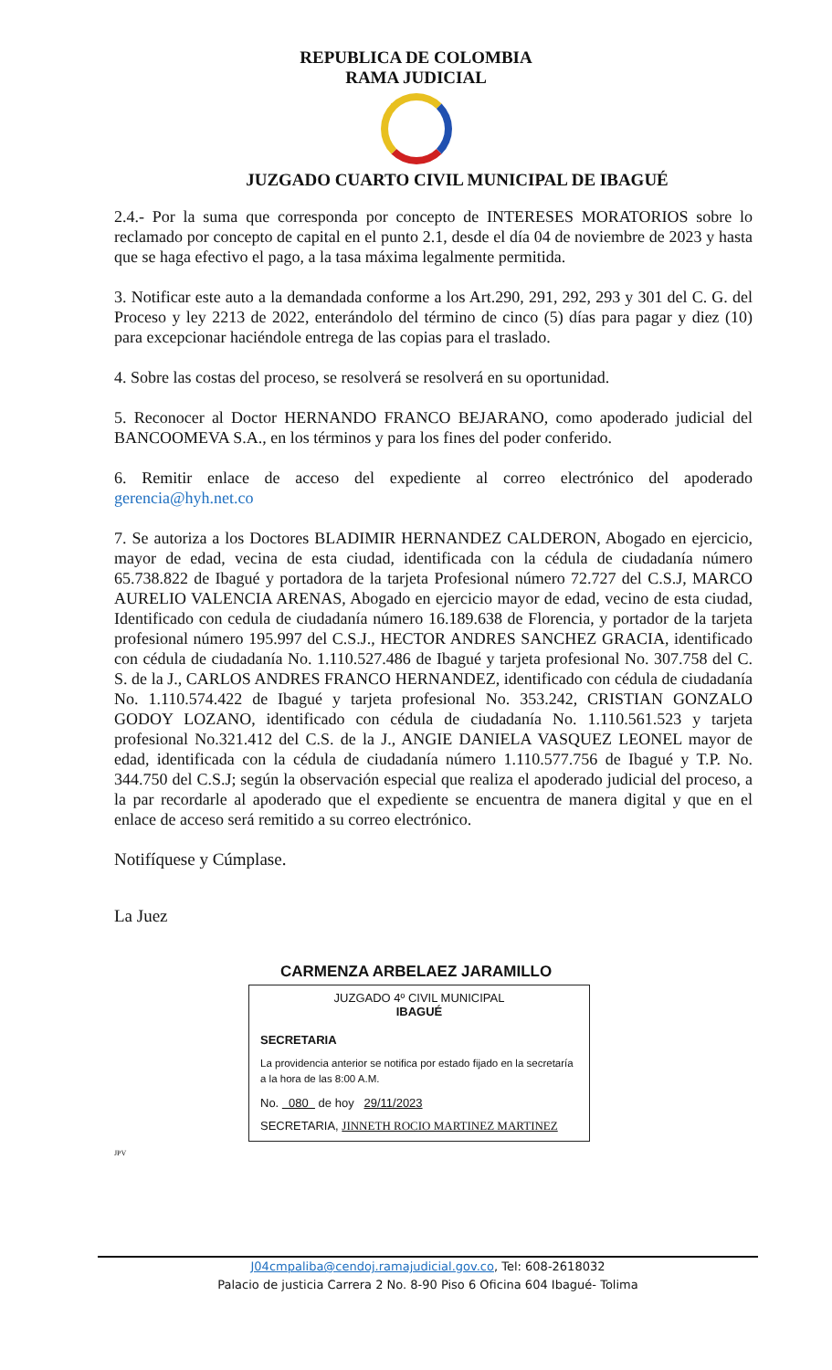REPUBLICA DE COLOMBIA
RAMA JUDICIAL
JUZGADO CUARTO CIVIL MUNICIPAL DE IBAGUÉ
2.4.- Por la suma que corresponda por concepto de INTERESES MORATORIOS sobre lo reclamado por concepto de capital en el punto 2.1, desde el día 04 de noviembre de 2023 y hasta que se haga efectivo el pago, a la tasa máxima legalmente permitida.
3. Notificar este auto a la demandada conforme a los Art.290, 291, 292, 293 y 301 del C. G. del Proceso y ley 2213 de 2022, enterándolo del término de cinco (5) días para pagar y diez (10) para excepcionar haciéndole entrega de las copias para el traslado.
4. Sobre las costas del proceso, se resolverá se resolverá en su oportunidad.
5. Reconocer al Doctor HERNANDO FRANCO BEJARANO, como apoderado judicial del BANCOOMEVA S.A., en los términos y para los fines del poder conferido.
6. Remitir enlace de acceso del expediente al correo electrónico del apoderado gerencia@hyh.net.co
7. Se autoriza a los Doctores BLADIMIR HERNANDEZ CALDERON, Abogado en ejercicio, mayor de edad, vecina de esta ciudad, identificada con la cédula de ciudadanía número 65.738.822 de Ibagué y portadora de la tarjeta Profesional número 72.727 del C.S.J, MARCO AURELIO VALENCIA ARENAS, Abogado en ejercicio mayor de edad, vecino de esta ciudad, Identificado con cedula de ciudadanía número 16.189.638 de Florencia, y portador de la tarjeta profesional número 195.997 del C.S.J., HECTOR ANDRES SANCHEZ GRACIA, identificado con cédula de ciudadanía No. 1.110.527.486 de Ibagué y tarjeta profesional No. 307.758 del C. S. de la J., CARLOS ANDRES FRANCO HERNANDEZ, identificado con cédula de ciudadanía No. 1.110.574.422 de Ibagué y tarjeta profesional No. 353.242, CRISTIAN GONZALO GODOY LOZANO, identificado con cédula de ciudadanía No. 1.110.561.523 y tarjeta profesional No.321.412 del C.S. de la J., ANGIE DANIELA VASQUEZ LEONEL mayor de edad, identificada con la cédula de ciudadanía número 1.110.577.756 de Ibagué y T.P. No. 344.750 del C.S.J; según la observación especial que realiza el apoderado judicial del proceso, a la par recordarle al apoderado que el expediente se encuentra de manera digital y que en el enlace de acceso será remitido a su correo electrónico.
Notifíquese y Cúmplase.
La Juez
CARMENZA ARBELAEZ JARAMILLO
JUZGADO 4º CIVIL MUNICIPAL
IBAGUÉ
SECRETARIA
La providencia anterior se notifica por estado fijado en la secretaría a la hora de las 8:00 A.M.
No. 080 de hoy 29/11/2023
SECRETARIA, JINNETH ROCIO MARTINEZ MARTINEZ
JPV
J04cmpaliba@cendoj.ramajudicial.gov.co, Tel: 608-2618032
Palacio de justicia Carrera 2 No. 8-90 Piso 6 Oficina 604 Ibagué- Tolima